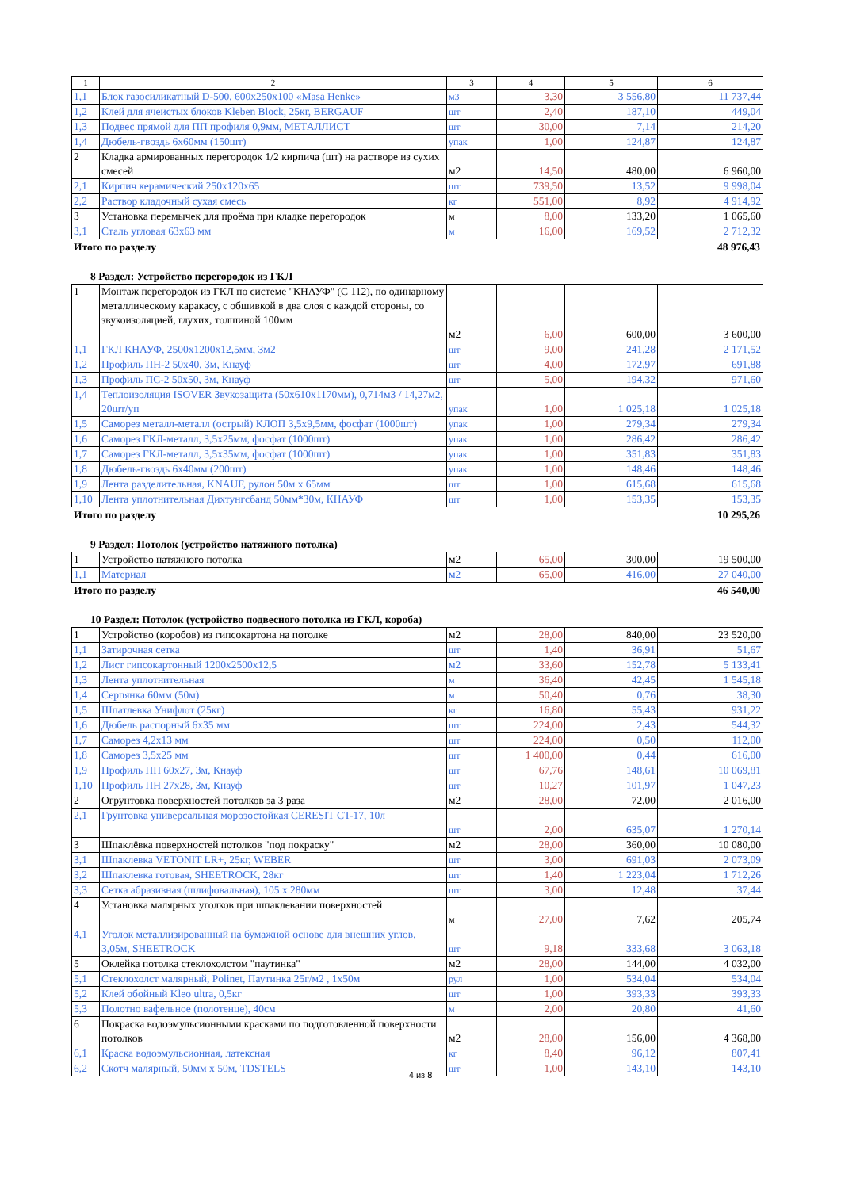| 1 | 2 | 3 | 4 | 5 | 6 |
| 1,1 | Блок газосиликатный D-500, 600x250x100 «Masa Henke» | м3 | 3,30 | 3 556,80 | 11 737,44 |
| 1,2 | Клей для ячеистых блоков Kleben Block, 25кг, BERGAUF | шт | 2,40 | 187,10 | 449,04 |
| 1,3 | Подвес прямой для ПП профиля 0,9мм, МЕТАЛЛИСТ | шт | 30,00 | 7,14 | 214,20 |
| 1,4 | Дюбель-гвоздь 6х60мм (150шт) | упак | 1,00 | 124,87 | 124,87 |
| 2 | Кладка армированных перегородок 1/2 кирпича (шт) на растворе из сухих смесей | м2 | 14,50 | 480,00 | 6 960,00 |
| 2,1 | Кирпич керамический 250х120х65 | шт | 739,50 | 13,52 | 9 998,04 |
| 2,2 | Раствор кладочный сухая смесь | кг | 551,00 | 8,92 | 4 914,92 |
| 3 | Установка перемычек для проёма при кладке перегородок | м | 8,00 | 133,20 | 1 065,60 |
| 3,1 | Сталь угловая 63х63 мм | м | 16,00 | 169,52 | 2 712,32 |
Итого по разделу 48 976,43
8 Раздел: Устройство перегородок из ГКЛ
| 1 | Монтаж перегородок из ГКЛ по системе "КНАУФ" (С 112), по одинарному металлическому каракасу, с обшивкой в два слоя с каждой стороны, со звукоизоляцией, глухих, толшиной 100мм | м2 | 6,00 | 600,00 | 3 600,00 |
| 1,1 | ГКЛ КНАУФ, 2500х1200х12,5мм, 3м2 | шт | 9,00 | 241,28 | 2 171,52 |
| 1,2 | Профиль ПН-2 50х40, 3м, Кнауф | шт | 4,00 | 172,97 | 691,88 |
| 1,3 | Профиль ПС-2 50х50, 3м, Кнауф | шт | 5,00 | 194,32 | 971,60 |
| 1,4 | Теплоизоляция ISOVER Звукозащита (50х610х1170мм), 0,714м3 / 14,27м2, 20шт/уп | упак | 1,00 | 1 025,18 | 1 025,18 |
| 1,5 | Саморез металл-металл (острый) КЛОП 3,5х9,5мм, фосфат (1000шт) | упак | 1,00 | 279,34 | 279,34 |
| 1,6 | Саморез ГКЛ-металл, 3,5х25мм, фосфат (1000шт) | упак | 1,00 | 286,42 | 286,42 |
| 1,7 | Саморез ГКЛ-металл, 3,5х35мм, фосфат (1000шт) | упак | 1,00 | 351,83 | 351,83 |
| 1,8 | Дюбель-гвоздь 6х40мм (200шт) | упак | 1,00 | 148,46 | 148,46 |
| 1,9 | Лента разделительная, KNAUF, рулон 50м х 65мм | шт | 1,00 | 615,68 | 615,68 |
| 1,10 | Лента уплотнительная Дихтунгсбанд 50мм*30м, КНАУФ | шт | 1,00 | 153,35 | 153,35 |
Итого по разделу 10 295,26
9 Раздел: Потолок (устройство натяжного потолка)
| 1 | Устройство натяжного потолка | м2 | 65,00 | 300,00 | 19 500,00 |
| 1,1 | Материал | м2 | 65,00 | 416,00 | 27 040,00 |
Итого по разделу 46 540,00
10 Раздел: Потолок (устройство подвесного потолка из ГКЛ, короба)
| 1 | Устройство (коробов) из гипсокартона на потолке | м2 | 28,00 | 840,00 | 23 520,00 |
| 1,1 | Затирочная сетка | шт | 1,40 | 36,91 | 51,67 |
| 1,2 | Лист гипсокартонный 1200х2500х12,5 | м2 | 33,60 | 152,78 | 5 133,41 |
| 1,3 | Лента уплотнительная | м | 36,40 | 42,45 | 1 545,18 |
| 1,4 | Серпянка 60мм (50м) | м | 50,40 | 0,76 | 38,30 |
| 1,5 | Шпатлевка Унифлот (25кг) | кг | 16,80 | 55,43 | 931,22 |
| 1,6 | Дюбель распорный 6х35 мм | шт | 224,00 | 2,43 | 544,32 |
| 1,7 | Саморез 4,2х13 мм | шт | 224,00 | 0,50 | 112,00 |
| 1,8 | Саморез 3,5х25 мм | шт | 1 400,00 | 0,44 | 616,00 |
| 1,9 | Профиль ПП 60х27, 3м, Кнауф | шт | 67,76 | 148,61 | 10 069,81 |
| 1,10 | Профиль ПН 27х28, 3м, Кнауф | шт | 10,27 | 101,97 | 1 047,23 |
| 2 | Огрунтовка поверхностей потолков за 3 раза | м2 | 28,00 | 72,00 | 2 016,00 |
| 2,1 | Грунтовка универсальная морозостойкая CERESIT CT-17, 10л | шт | 2,00 | 635,07 | 1 270,14 |
| 3 | Шпаклёвка поверхностей потолков "под покраску" | м2 | 28,00 | 360,00 | 10 080,00 |
| 3,1 | Шпаклевка VETONIT LR+, 25кг, WEBER | шт | 3,00 | 691,03 | 2 073,09 |
| 3,2 | Шпаклевка готовая, SHEETROCK, 28кг | шт | 1,40 | 1 223,04 | 1 712,26 |
| 3,3 | Сетка абразивная (шлифовальная), 105 х 280мм | шт | 3,00 | 12,48 | 37,44 |
| 4 | Установка малярных уголков при шпаклевании поверхностей | м | 27,00 | 7,62 | 205,74 |
| 4,1 | Уголок металлизированный на бумажной основе для внешних углов, 3,05м, SHEETROCK | шт | 9,18 | 333,68 | 3 063,18 |
| 5 | Оклейка потолка стеклохолстом "паутинка" | м2 | 28,00 | 144,00 | 4 032,00 |
| 5,1 | Стеклохолст малярный, Polinet, Паутинка 25г/м2 , 1х50м | рул | 1,00 | 534,04 | 534,04 |
| 5,2 | Клей обойный Kleo ultra, 0,5кг | шт | 1,00 | 393,33 | 393,33 |
| 5,3 | Полотно вафельное (полотенце), 40см | м | 2,00 | 20,80 | 41,60 |
| 6 | Покраска водоэмульсионными красками по подготовленной поверхности потолков | м2 | 28,00 | 156,00 | 4 368,00 |
| 6,1 | Краска водоэмульсионная, латексная | кг | 8,40 | 96,12 | 807,41 |
| 6,2 | Скотч малярный, 50мм х 50м, TDSTELS | шт | 1,00 | 143,10 | 143,10 |
4 из 8